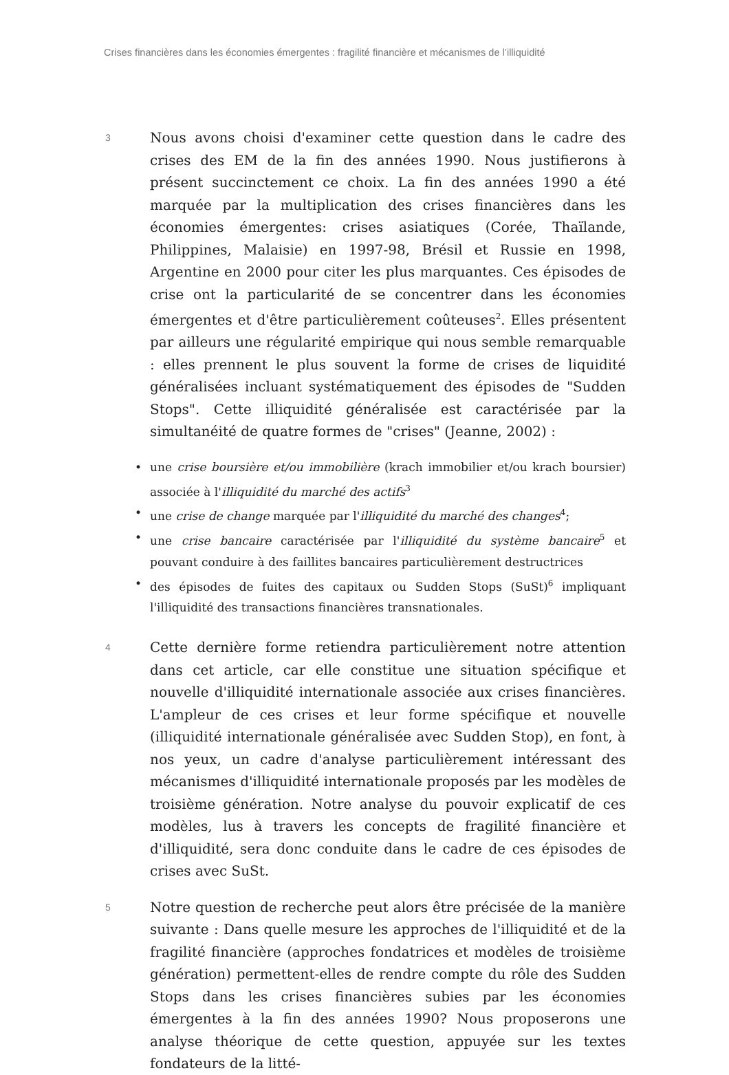Crises financières dans les économies émergentes : fragilité financière et mécanismes de l’illiquidité
3
Nous avons choisi d'examiner cette question dans le cadre des crises des EM de la fin des années 1990. Nous justifierons à présent succinctement ce choix. La fin des années 1990 a été marquée par la multiplication des crises financières dans les économies émergentes: crises asiatiques (Corée, Thaïlande, Philippines, Malaisie) en 1997-98, Brésil et Russie en 1998, Argentine en 2000 pour citer les plus marquantes. Ces épisodes de crise ont la particularité de se concentrer dans les économies émergentes et d'être particulièrement coûteuses<sup>2</sup>. Elles présentent par ailleurs une régularité empirique qui nous semble remarquable : elles prennent le plus souvent la forme de crises de liquidité généralisées incluant systématiquement des épisodes de "Sudden Stops". Cette illiquidité généralisée est caractérisée par la simultanéité de quatre formes de "crises" (Jeanne, 2002) :
• une crise boursière et/ou immobilière (krach immobilier et/ou krach boursier) associée à l'illiquidité du marché des actifs<sup>3</sup>
• une crise de change marquée par l'illiquidité du marché des changes<sup>4</sup>;
• une crise bancaire caractérisée par l'illiquidité du système bancaire<sup>5</sup> et pouvant conduire à des faillites bancaires particulièrement destructrices
• des épisodes de fuites des capitaux ou Sudden Stops (SuSt)<sup>6</sup> impliquant l'illiquidité des transactions financières transnationales.
4
Cette dernière forme retiendra particulièrement notre attention dans cet article, car elle constitue une situation spécifique et nouvelle d'illiquidité internationale associée aux crises financières. L'ampleur de ces crises et leur forme spécifique et nouvelle (illiquidité internationale généralisée avec Sudden Stop), en font, à nos yeux, un cadre d'analyse particulièrement intéressant des mécanismes d'illiquidité internationale proposés par les modèles de troisième génération. Notre analyse du pouvoir explicatif de ces modèles, lus à travers les concepts de fragilité financière et d'illiquidité, sera donc conduite dans le cadre de ces épisodes de crises avec SuSt.
5
Notre question de recherche peut alors être précisée de la manière suivante : Dans quelle mesure les approches de l'illiquidité et de la fragilité financière (approches fondatrices et modèles de troisième génération) permettent-elles de rendre compte du rôle des Sudden Stops dans les crises financières subies par les économies émergentes à la fin des années 1990? Nous proposerons une analyse théorique de cette question, appuyée sur les textes fondateurs de la litté-